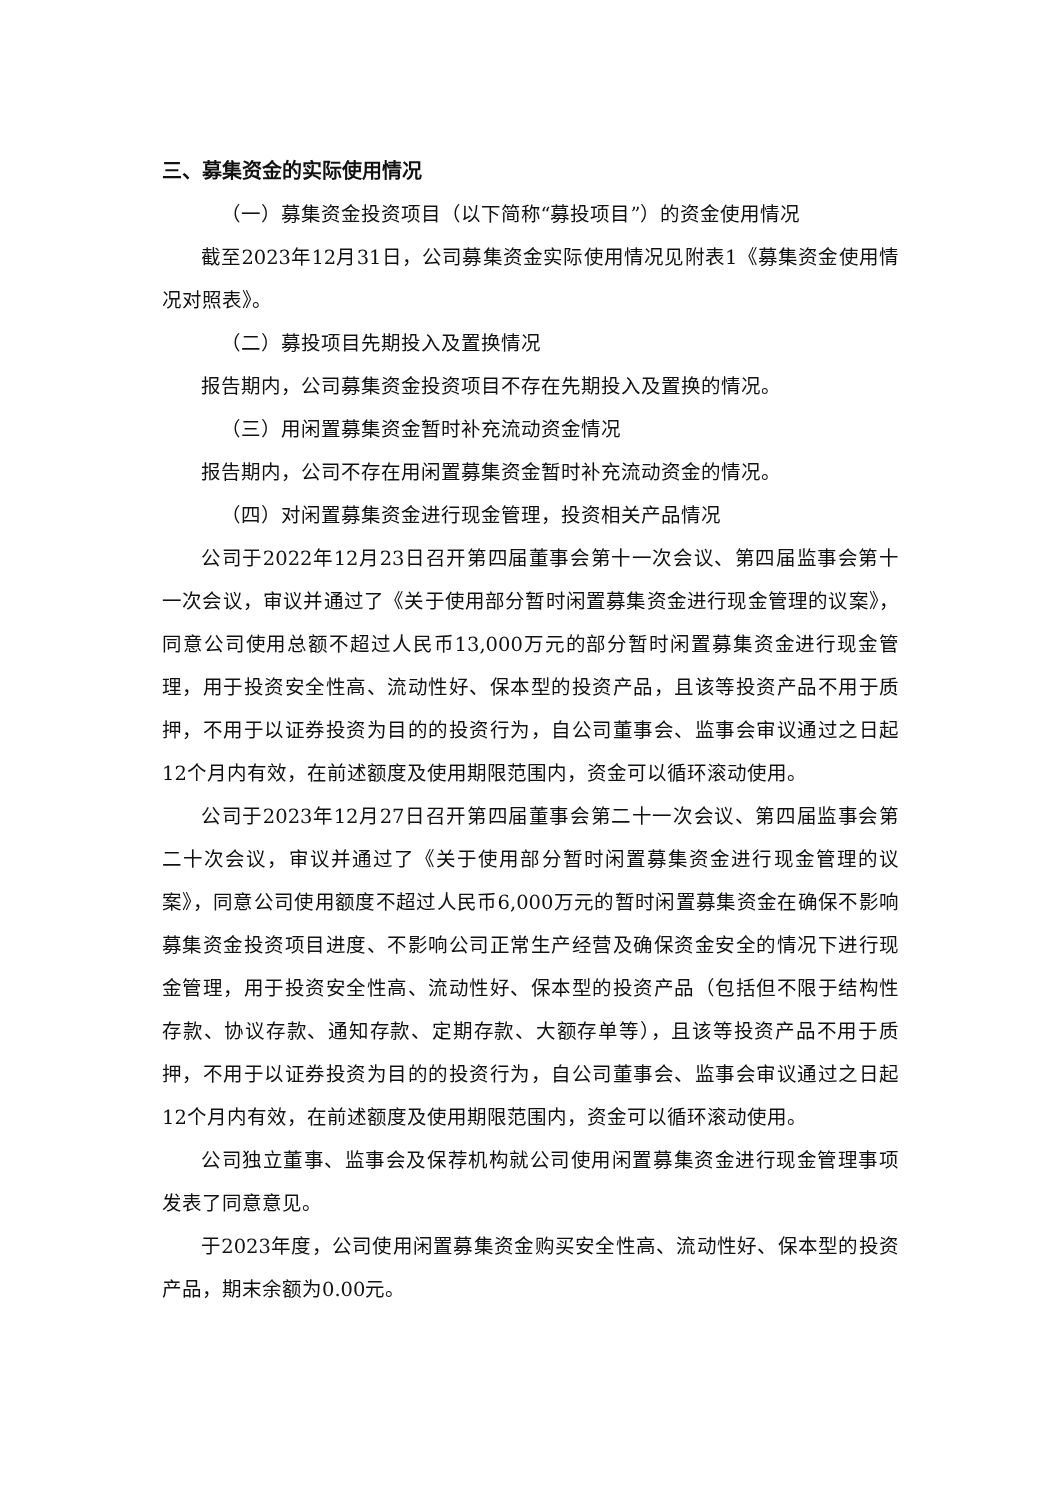三、募集资金的实际使用情况
（一）募集资金投资项目（以下简称“募投项目”）的资金使用情况
截至2023年12月31日，公司募集资金实际使用情况见附表1《募集资金使用情况对照表》。
（二）募投项目先期投入及置换情况
报告期内，公司募集资金投资项目不存在先期投入及置换的情况。
（三）用闲置募集资金暂时补充流动资金情况
报告期内，公司不存在用闲置募集资金暂时补充流动资金的情况。
（四）对闲置募集资金进行现金管理，投资相关产品情况
公司于2022年12月23日召开第四届董事会第十一次会议、第四届监事会第十一次会议，审议并通过了《关于使用部分暂时闲置募集资金进行现金管理的议案》，同意公司使用总额不超过人民币13,000万元的部分暂时闲置募集资金进行现金管理，用于投资安全性高、流动性好、保本型的投资产品，且该等投资产品不用于质押，不用于以证券投资为目的的投资行为，自公司董事会、监事会审议通过之日起12个月内有效，在前述额度及使用期限范围内，资金可以循环滚动使用。
公司于2023年12月27日召开第四届董事会第二十一次会议、第四届监事会第二十次会议，审议并通过了《关于使用部分暂时闲置募集资金进行现金管理的议案》，同意公司使用额度不超过人民币6,000万元的暂时闲置募集资金在确保不影响募集资金投资项目进度、不影响公司正常生产经营及确保资金安全的情况下进行现金管理，用于投资安全性高、流动性好、保本型的投资产品（包括但不限于结构性存款、协议存款、通知存款、定期存款、大额存单等），且该等投资产品不用于质押，不用于以证券投资为目的的投资行为，自公司董事会、监事会审议通过之日起12个月内有效，在前述额度及使用期限范围内，资金可以循环滚动使用。
公司独立董事、监事会及保荐机构就公司使用闲置募集资金进行现金管理事项发表了同意意见。
于2023年度，公司使用闲置募集资金购买安全性高、流动性好、保本型的投资产品，期末余额为0.00元。